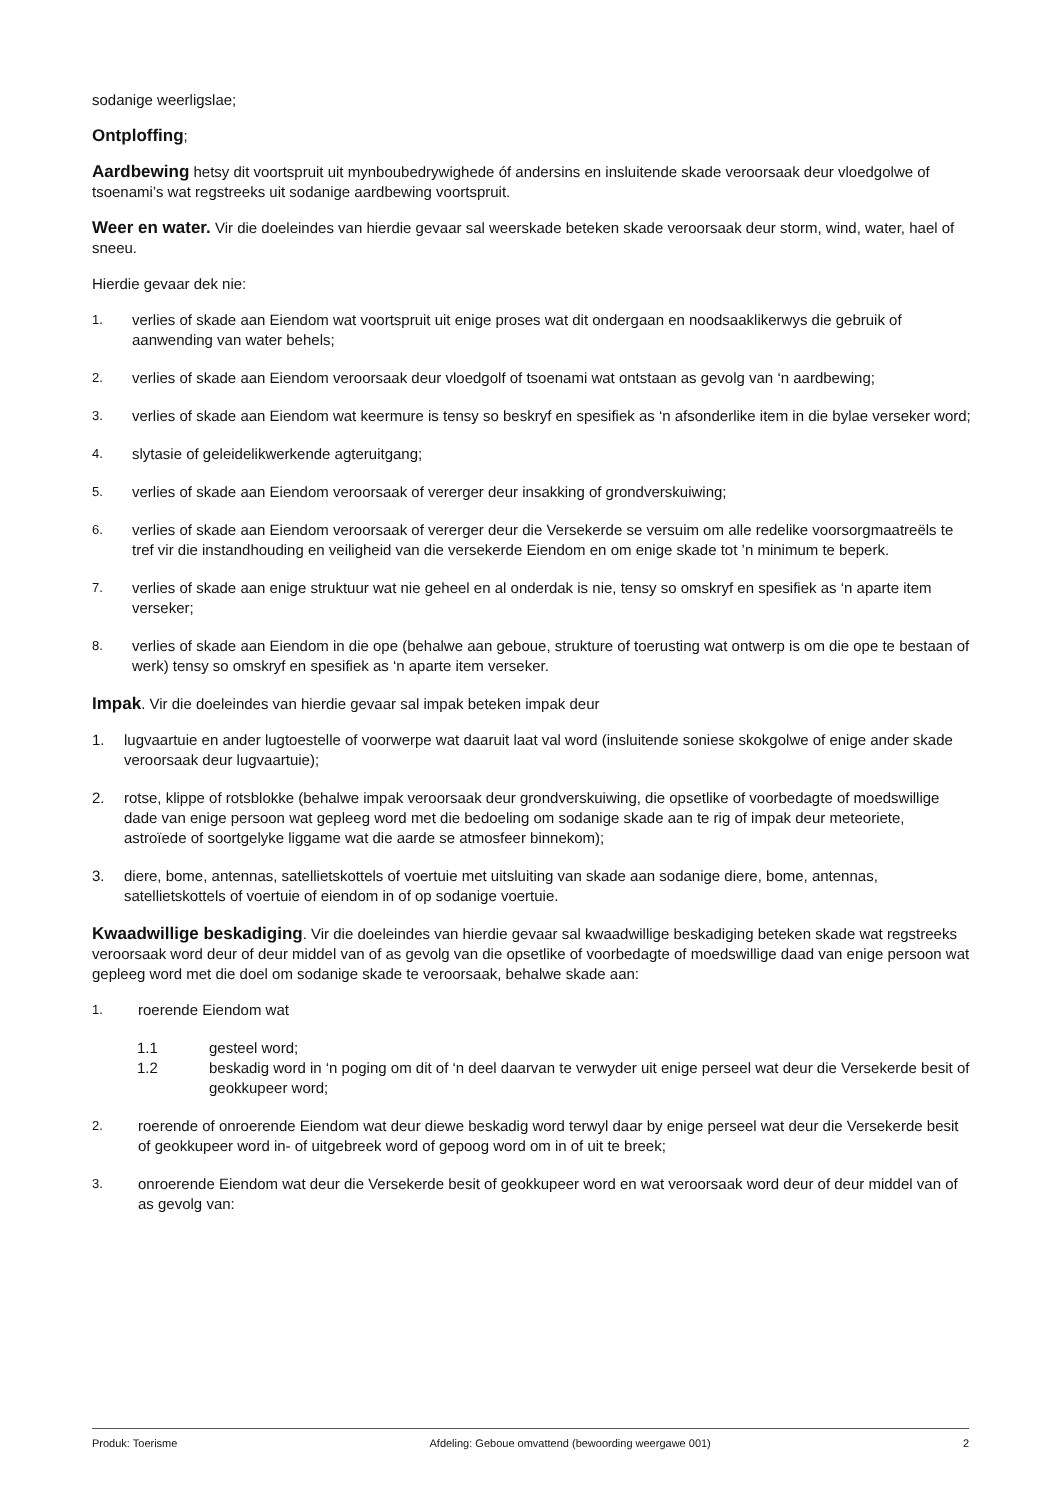sodanige weerligslae;
Ontploffing;
Aardbewing hetsy dit voortspruit uit mynboubedrywighede óf andersins en insluitende skade veroorsaak deur vloedgolwe of tsoenami’s wat regstreeks uit sodanige aardbewing voortspruit.
Weer en water. Vir die doeleindes van hierdie gevaar sal weerskade beteken skade veroorsaak deur storm, wind, water, hael of sneeu.
Hierdie gevaar dek nie:
1. verlies of skade aan Eiendom wat voortspruit uit enige proses wat dit ondergaan en noodsaaklikerwys die gebruik of aanwending van water behels;
2. verlies of skade aan Eiendom veroorsaak deur vloedgolf of tsoenami wat ontstaan as gevolg van ‘n aardbewing;
3. verlies of skade aan Eiendom wat keermure is tensy so beskryf en spesifiek as ‘n afsonderlike item in die bylae verseker word;
4. slytasie of geleidelikwerkende agteruitgang;
5. verlies of skade aan Eiendom veroorsaak of vererger deur insakking of grondverskuiwing;
6. verlies of skade aan Eiendom veroorsaak of vererger deur die Versekerde se versuim om alle redelike voorsorgmaatreëls te tref vir die instandhouding en veiligheid van die versekerde Eiendom en om enige skade tot ’n minimum te beperk.
7. verlies of skade aan enige struktuur wat nie geheel en al onderdak is nie, tensy so omskryf en spesifiek as ‘n aparte item verseker;
8. verlies of skade aan Eiendom in die ope (behalwe aan geboue, strukture of toerusting wat ontwerp is om die ope te bestaan of werk) tensy so omskryf en spesifiek as ‘n aparte item verseker.
Impak. Vir die doeleindes van hierdie gevaar sal impak beteken impak deur
1. lugvaartuie en ander lugtoestelle of voorwerpe wat daaruit laat val word (insluitende soniese skokgolwe of enige ander skade veroorsaak deur lugvaartuie);
2. rotse, klippe of rotsblokke (behalwe impak veroorsaak deur grondverskuiwing, die opsetlike of voorbedagte of moedswillige dade van enige persoon wat gepleeg word met die bedoeling om sodanige skade aan te rig of impak deur meteoriete, astroïede of soortgelyke liggame wat die aarde se atmosfeer binnekom);
3. diere, bome, antennas, satellietskottels of voertuie met uitsluiting van skade aan sodanige diere, bome, antennas, satellietskottels of voertuie of eiendom in of op sodanige voertuie.
Kwaadwillige beskadiging. Vir die doeleindes van hierdie gevaar sal kwaadwillige beskadiging beteken skade wat regstreeks veroorsaak word deur of deur middel van of as gevolg van die opsetlike of voorbedagte of moedswillige daad van enige persoon wat gepleeg word met die doel om sodanige skade te veroorsaak, behalwe skade aan:
1. roerende Eiendom wat
1.1 gesteel word;
1.2 beskadig word in ‘n poging om dit of ‘n deel daarvan te verwyder uit enige perseel wat deur die Versekerde besit of geokkupeer word;
2. roerende of onroerende Eiendom wat deur diewe beskadig word terwyl daar by enige perseel wat deur die Versekerde besit of geokkupeer word in- of uitgebreek word of gepoog word om in of uit te breek;
3. onroerende Eiendom wat deur die Versekerde besit of geokkupeer word en wat veroorsaak word deur of deur middel van of as gevolg van:
Produk: Toerisme Afdeling: Geboue omvattend (bewoording weergawe 001) 2